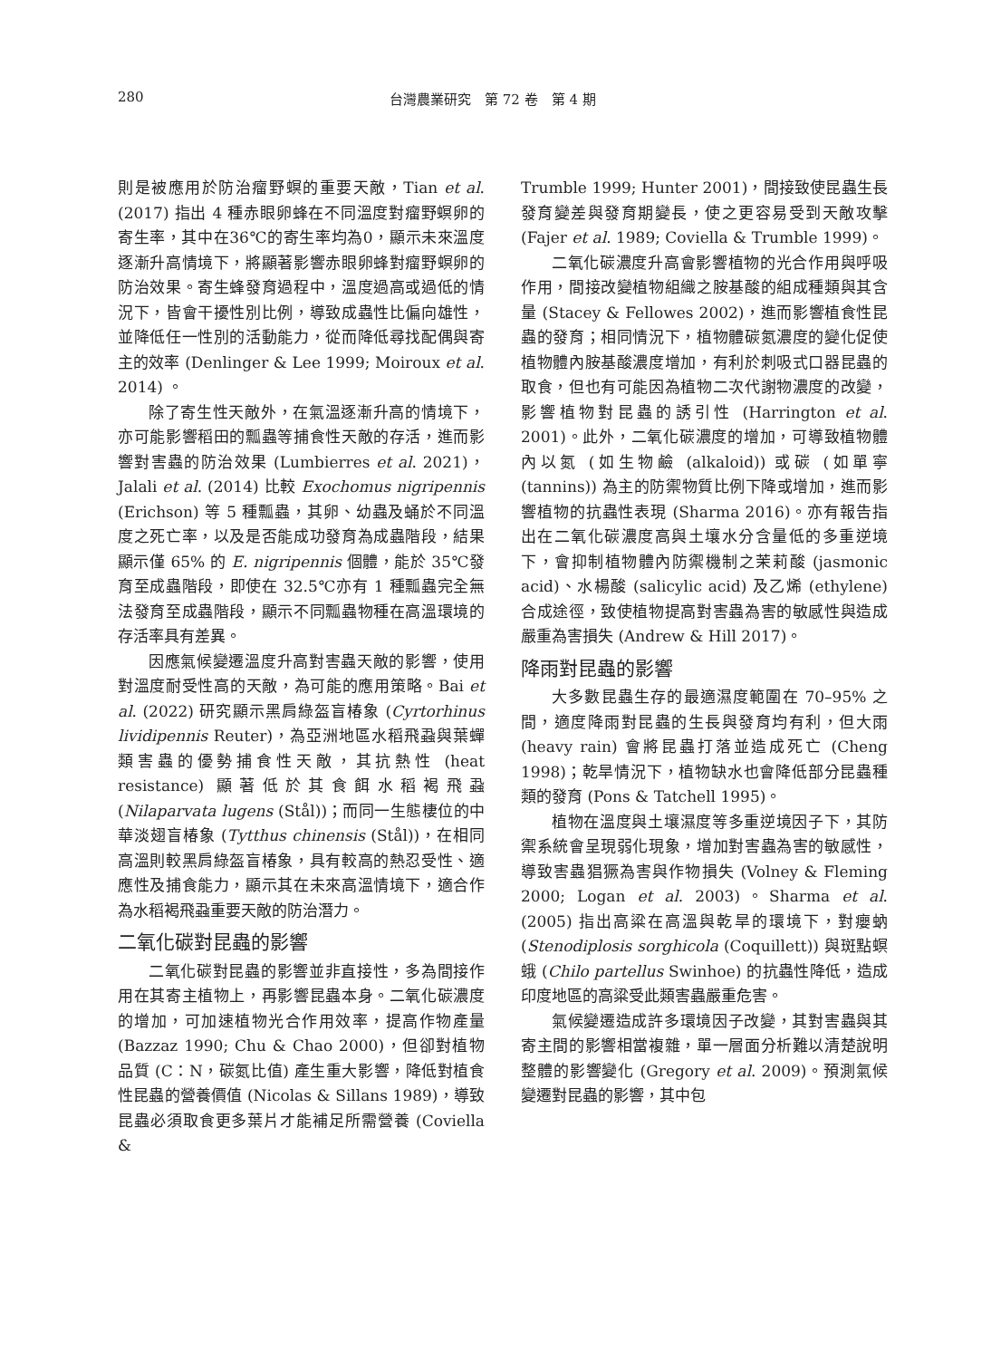280 台灣農業研究　第 72 卷　第 4 期
則是被應用於防治瘤野螟的重要天敵，Tian et al. (2017) 指出 4 種赤眼卵蜂在不同溫度對瘤野螟卵的寄生率，其中在36℃的寄生率均為0，顯示未來溫度逐漸升高情境下，將顯著影響赤眼卵蜂對瘤野螟卵的防治效果。寄生蜂發育過程中，溫度過高或過低的情況下，皆會干擾性別比例，導致成蟲性比偏向雄性，並降低任一性別的活動能力，從而降低尋找配偶與寄主的效率 (Denlinger & Lee 1999; Moiroux et al. 2014) 。
除了寄生性天敵外，在氣溫逐漸升高的情境下，亦可能影響稻田的瓢蟲等捕食性天敵的存活，進而影響對害蟲的防治效果 (Lumbierres et al. 2021)，Jalali et al. (2014) 比較 Exochomus nigripennis (Erichson) 等 5 種瓢蟲，其卵、幼蟲及蛹於不同溫度之死亡率，以及是否能成功發育為成蟲階段，結果顯示僅 65% 的 E. nigripennis 個體，能於 35℃發育至成蟲階段，即使在 32.5℃亦有 1 種瓢蟲完全無法發育至成蟲階段，顯示不同瓢蟲物種在高溫環境的存活率具有差異。
因應氣候變遷溫度升高對害蟲天敵的影響，使用對溫度耐受性高的天敵，為可能的應用策略。Bai et al. (2022) 研究顯示黑肩綠盔盲椿象 (Cyrtorhinus lividipennis Reuter)，為亞洲地區水稻飛蝨與葉蟬類害蟲的優勢捕食性天敵，其抗熱性 (heat resistance) 顯著低於其食餌水稻褐飛蝨 (Nilaparvata lugens (Stål))；而同一生態棲位的中華淡翅盲椿象 (Tytthus chinensis (Stål))，在相同高溫則較黑肩綠盔盲椿象，具有較高的熱忍受性、適應性及捕食能力，顯示其在未來高溫情境下，適合作為水稻褐飛蝨重要天敵的防治潛力。
二氧化碳對昆蟲的影響
二氧化碳對昆蟲的影響並非直接性，多為間接作用在其寄主植物上，再影響昆蟲本身。二氧化碳濃度的增加，可加速植物光合作用效率，提高作物產量 (Bazzaz 1990; Chu & Chao 2000)，但卻對植物品質 (C：N，碳氮比值) 產生重大影響，降低對植食性昆蟲的營養價值 (Nicolas & Sillans 1989)，導致昆蟲必須取食更多葉片才能補足所需營養 (Coviella &
Trumble 1999; Hunter 2001)，間接致使昆蟲生長發育變差與發育期變長，使之更容易受到天敵攻擊 (Fajer et al. 1989; Coviella & Trumble 1999)。
二氧化碳濃度升高會影響植物的光合作用與呼吸作用，間接改變植物組織之胺基酸的組成種類與其含量 (Stacey & Fellowes 2002)，進而影響植食性昆蟲的發育；相同情況下，植物體碳氮濃度的變化促使植物體內胺基酸濃度增加，有利於刺吸式口器昆蟲的取食，但也有可能因為植物二次代謝物濃度的改變，影響植物對昆蟲的誘引性 (Harrington et al. 2001)。此外，二氧化碳濃度的增加，可導致植物體內以氮 (如生物鹼 (alkaloid)) 或碳 (如單寧 (tannins)) 為主的防禦物質比例下降或增加，進而影響植物的抗蟲性表現 (Sharma 2016)。亦有報告指出在二氧化碳濃度高與土壤水分含量低的多重逆境下，會抑制植物體內防禦機制之茉莉酸 (jasmonic acid)、水楊酸 (salicylic acid) 及乙烯 (ethylene) 合成途徑，致使植物提高對害蟲為害的敏感性與造成嚴重為害損失 (Andrew & Hill 2017)。
降雨對昆蟲的影響
大多數昆蟲生存的最適濕度範圍在 70–95% 之間，適度降雨對昆蟲的生長與發育均有利，但大雨 (heavy rain) 會將昆蟲打落並造成死亡 (Cheng 1998)；乾旱情況下，植物缺水也會降低部分昆蟲種類的發育 (Pons & Tatchell 1995)。
植物在溫度與土壤濕度等多重逆境因子下，其防禦系統會呈現弱化現象，增加對害蟲為害的敏感性，導致害蟲猖獗為害與作物損失 (Volney & Fleming 2000; Logan et al. 2003)。Sharma et al. (2005) 指出高粱在高溫與乾旱的環境下，對癭蚋 (Stenodiplosis sorghicola (Coquillett)) 與斑點螟蛾 (Chilo partellus Swinhoe) 的抗蟲性降低，造成印度地區的高粱受此類害蟲嚴重危害。
氣候變遷造成許多環境因子改變，其對害蟲與其寄主間的影響相當複雜，單一層面分析難以清楚說明整體的影響變化 (Gregory et al. 2009)。預測氣候變遷對昆蟲的影響，其中包